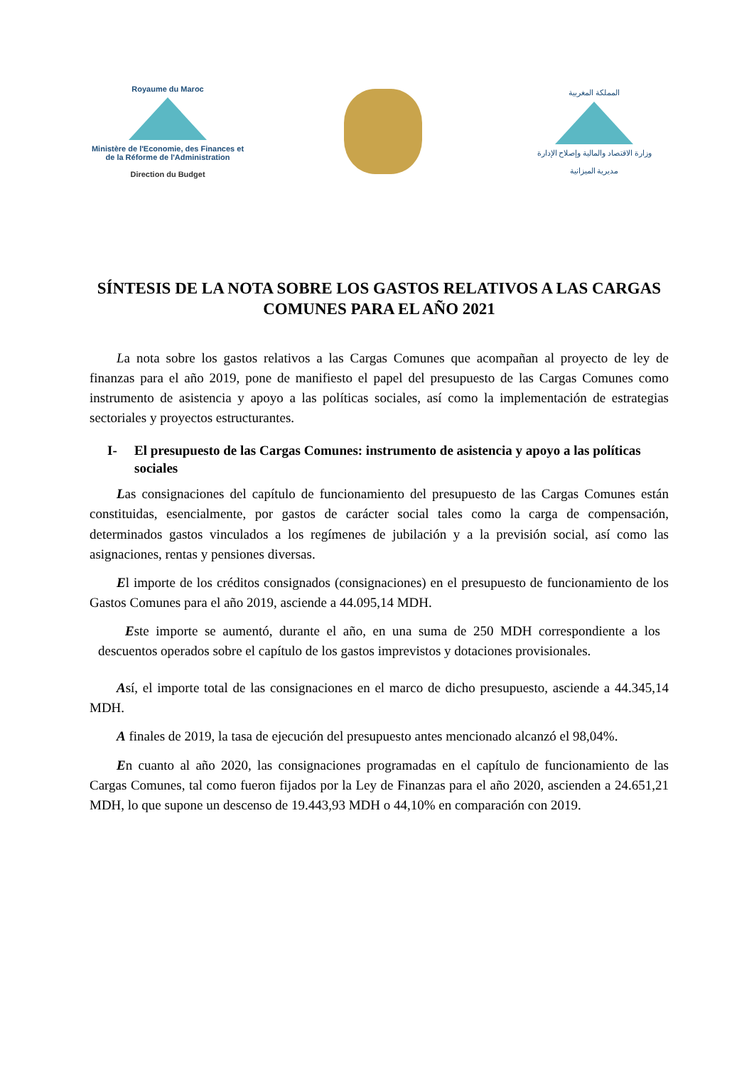Royaume du Maroc
Ministère de l'Economie, des Finances et de la Réforme de l'Administration
Direction du Budget
المملكة المغربية
وزارة الاقتصاد والمالية وإصلاح الإدارة
مديرية الميزانية
SÍNTESIS DE LA NOTA SOBRE LOS GASTOS RELATIVOS A LAS CARGAS COMUNES PARA EL AÑO 2021
La nota sobre los gastos relativos a las Cargas Comunes que acompañan al proyecto de ley de finanzas para el año 2019, pone de manifiesto el papel del presupuesto de las Cargas Comunes como instrumento de asistencia y apoyo a las políticas sociales, así como la implementación de estrategias sectoriales y proyectos estructurantes.
I- El presupuesto de las Cargas Comunes: instrumento de asistencia y apoyo a las políticas sociales
Las consignaciones del capítulo de funcionamiento del presupuesto de las Cargas Comunes están constituidas, esencialmente, por gastos de carácter social tales como la carga de compensación, determinados gastos vinculados a los regímenes de jubilación y a la previsión social, así como las asignaciones, rentas y pensiones diversas.
El importe de los créditos consignados (consignaciones) en el presupuesto de funcionamiento de los Gastos Comunes para el año 2019, asciende a 44.095,14 MDH.
Este importe se aumentó, durante el año, en una suma de 250 MDH correspondiente a los descuentos operados sobre el capítulo de los gastos imprevistos y dotaciones provisionales.
Así, el importe total de las consignaciones en el marco de dicho presupuesto, asciende a 44.345,14 MDH.
A finales de 2019, la tasa de ejecución del presupuesto antes mencionado alcanzó el 98,04%.
En cuanto al año 2020, las consignaciones programadas en el capítulo de funcionamiento de las Cargas Comunes, tal como fueron fijados por la Ley de Finanzas para el año 2020, ascienden a 24.651,21 MDH, lo que supone un descenso de 19.443,93 MDH o 44,10% en comparación con 2019.